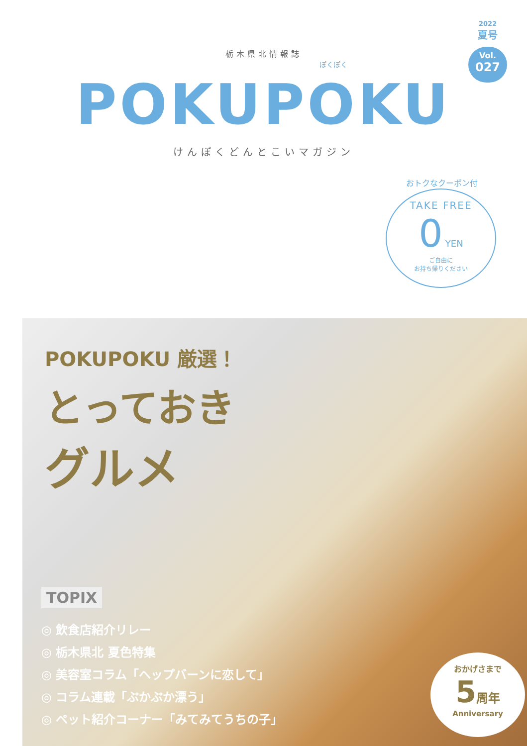2022
夏号
Vol.
027
栃木県北情報誌
ぽくぽく
POKUPOKU
けんぽくどんとこいマガジン
おトクなクーポン付
TAKE FREE
0 YEN
ご自由に
お持ち帰りください
POKUPOKU 厳選！
とっておき
グルメ
TOPIX
◎ 飲食店紹介リレー
◎ 栃木県北 夏色特集
◎ 美容室コラム「ヘップバーンに恋して」
◎ コラム連載「ぷかぷか漂う」
◎ ペット紹介コーナー「みてみてうちの子」
おかげさまで
5 周年
Anniversary